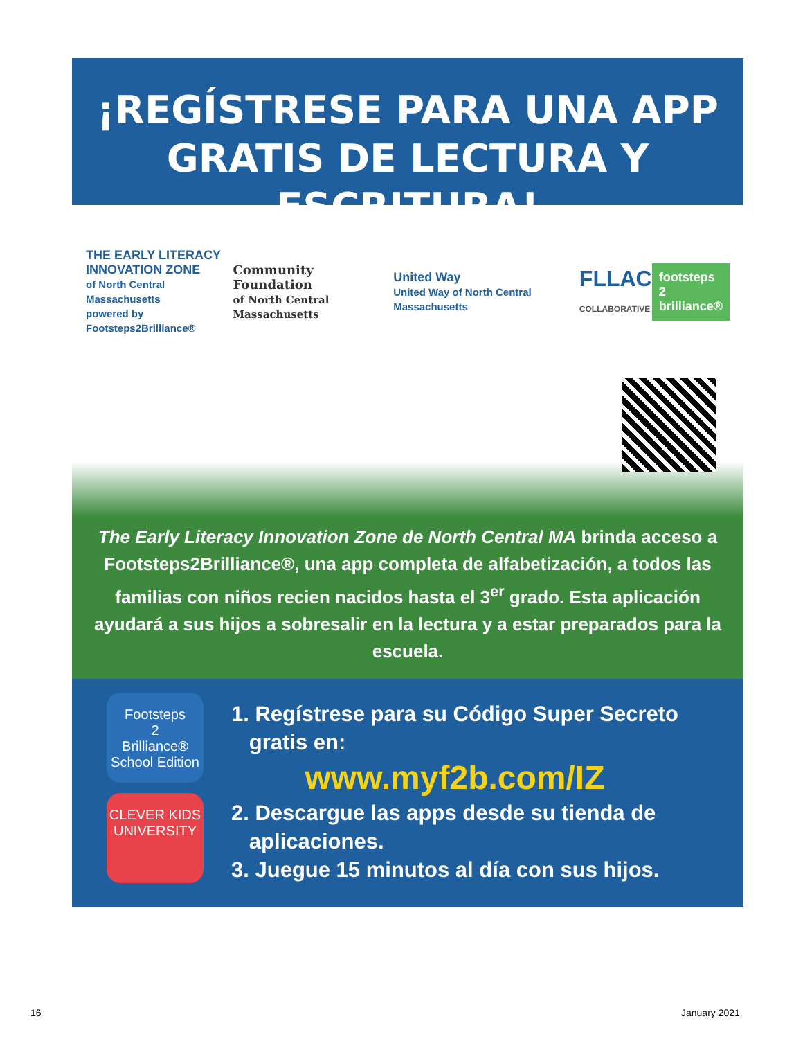¡REGÍSTRESE PARA UNA APP
GRATIS DE LECTURA Y ESCRITURA!
THE EARLY LITERACY
INNOVATION ZONE
of North Central Massachusetts
powered by Footsteps2Brilliance®
Community
Foundation
of North Central Massachusetts
United Way
United Way of North Central Massachusetts
FLLAC
COLLABORATIVE
footsteps
2
brilliance®
The Early Literacy Innovation Zone de North Central MA brinda acceso a Footsteps2Brilliance®, una app completa de alfabetización, a todos las familias con niños recien nacidos hasta el 3<sup>er</sup> grado. Esta aplicación ayudará a sus hijos a sobresalir en la lectura y a estar preparados para la escuela.
Footsteps
2
Brilliance®
School Edition
CLEVER KIDS UNIVERSITY
1. Regístrese para su Código Super Secreto
gratis en:
www.myf2b.com/IZ
2. Descargue las apps desde su tienda de
aplicaciones.
3. Juegue 15 minutos al día con sus hijos.
16 January 2021